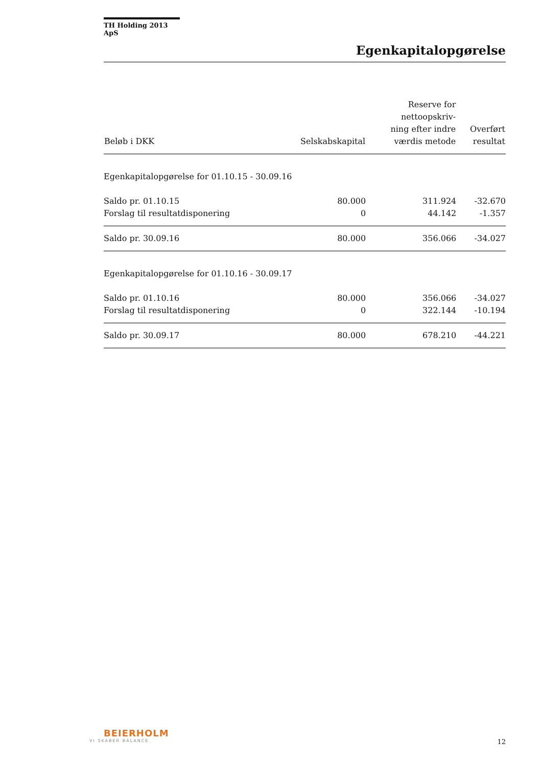TH Holding 2013 ApS
Egenkapitalopgørelse
| Beløb i DKK | Selskabskapital | Reserve for nettoopskriv- ning efter indre værdis metode | Overført resultat |
| --- | --- | --- | --- |
| Egenkapitalopgørelse for 01.10.15 - 30.09.16 | | | |
| Saldo pr. 01.10.15 | 80.000 | 311.924 | -32.670 |
| Forslag til resultatdisponering | 0 | 44.142 | -1.357 |
| Saldo pr. 30.09.16 | 80.000 | 356.066 | -34.027 |
| Egenkapitalopgørelse for 01.10.16 - 30.09.17 | | | |
| Saldo pr. 01.10.16 | 80.000 | 356.066 | -34.027 |
| Forslag til resultatdisponering | 0 | 322.144 | -10.194 |
| Saldo pr. 30.09.17 | 80.000 | 678.210 | -44.221 |
BEIERHOLM
VI SKABER BALANCE
12